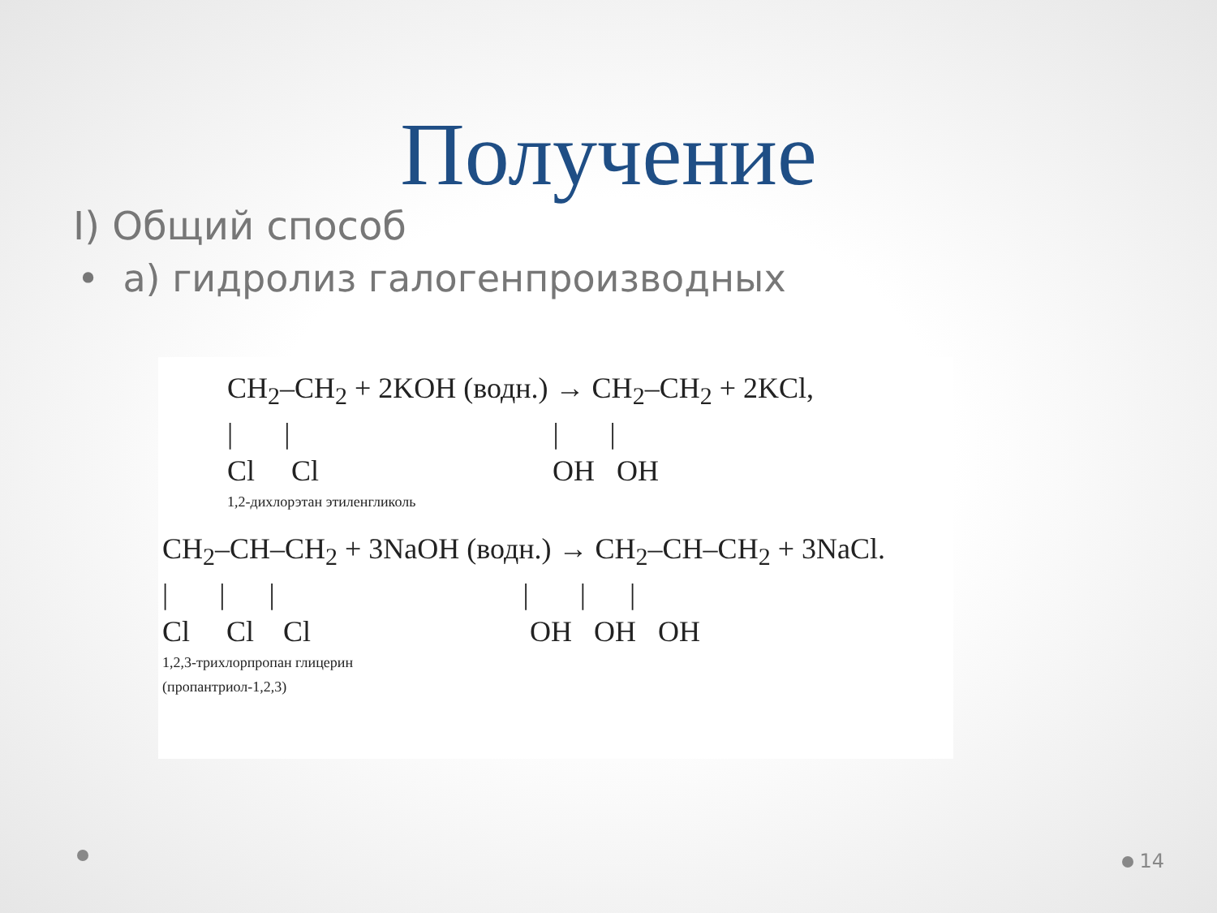Получение
I) Общий способ
• а) гидролиз галогенпроизводных
CH<sub>2</sub>–CH<sub>2</sub> + 2KOH (водн.) → CH<sub>2</sub>–CH<sub>2</sub> + 2KCl,
| | | |
Cl Cl OH OH
1,2-дихлорэтан этиленгликоль
CH<sub>2</sub>–CH–CH<sub>2</sub> + 3NaOH (водн.) → CH<sub>2</sub>–CH–CH<sub>2</sub> + 3NaCl.
| | | | | |
Cl Cl Cl OH OH OH
1,2,3-трихлорпропан глицерин
(пропантриол-1,2,3)
14